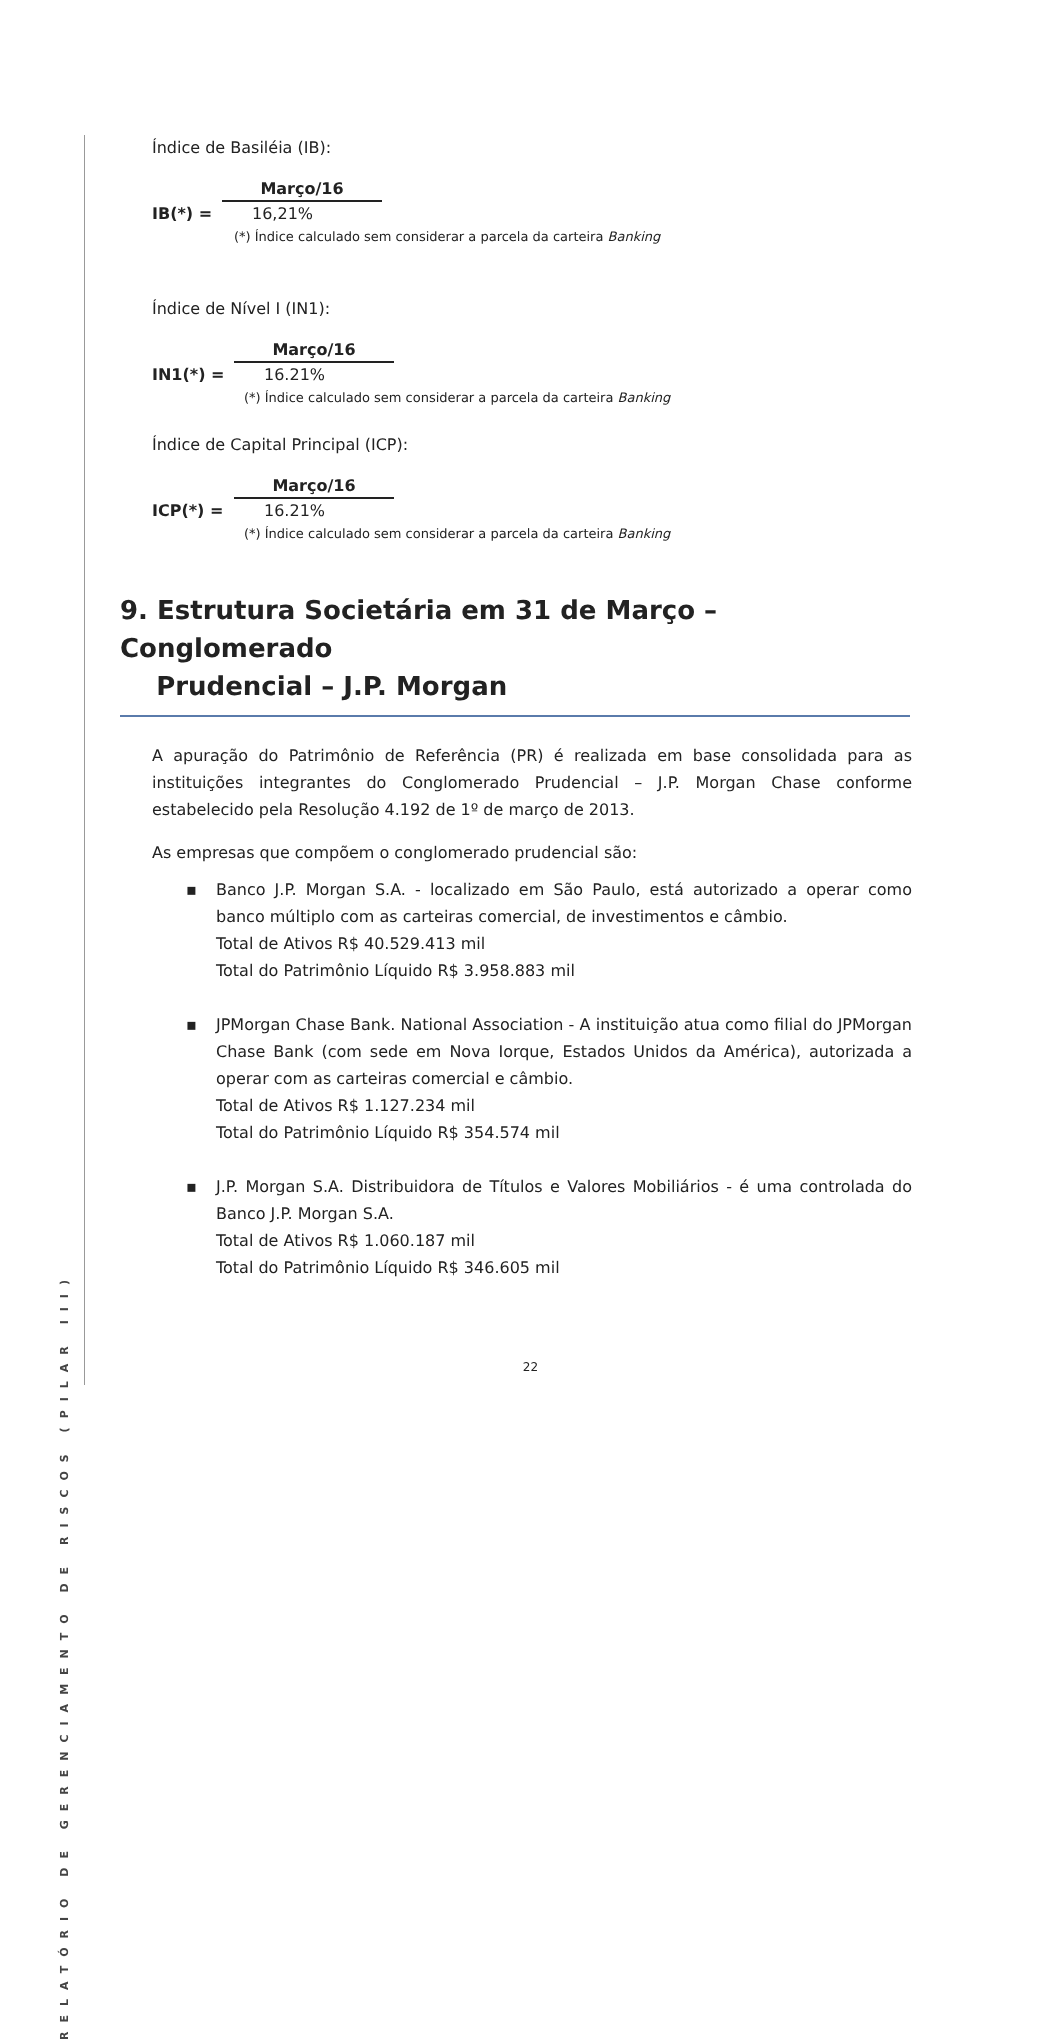RELATÓRIO DE GERENCIAMENTO DE RISCOS (PILAR III)
Índice de Basiléia (IB):
| | Março/16 |
| IB(*) = | 16,21% |
(*) Índice calculado sem considerar a parcela da carteira Banking
Índice de Nível I (IN1):
| | Março/16 |
| IN1(*) = | 16.21% |
(*) Índice calculado sem considerar a parcela da carteira Banking
Índice de Capital Principal (ICP):
| | Março/16 |
| ICP(*) = | 16.21% |
(*) Índice calculado sem considerar a parcela da carteira Banking
9. Estrutura Societária em 31 de Março – Conglomerado
Prudencial – J.P. Morgan
A apuração do Patrimônio de Referência (PR) é realizada em base consolidada para as instituições integrantes do Conglomerado Prudencial – J.P. Morgan Chase conforme estabelecido pela Resolução 4.192 de 1º de março de 2013.
As empresas que compõem o conglomerado prudencial são:
▪ Banco J.P. Morgan S.A. - localizado em São Paulo, está autorizado a operar como banco múltiplo com as carteiras comercial, de investimentos e câmbio.
Total de Ativos R$ 40.529.413 mil
Total do Patrimônio Líquido R$ 3.958.883 mil
▪ JPMorgan Chase Bank. National Association - A instituição atua como filial do JPMorgan Chase Bank (com sede em Nova Iorque, Estados Unidos da América), autorizada a operar com as carteiras comercial e câmbio.
Total de Ativos R$ 1.127.234 mil
Total do Patrimônio Líquido R$ 354.574 mil
▪ J.P. Morgan S.A. Distribuidora de Títulos e Valores Mobiliários - é uma controlada do Banco J.P. Morgan S.A.
Total de Ativos R$ 1.060.187 mil
Total do Patrimônio Líquido R$ 346.605 mil
22